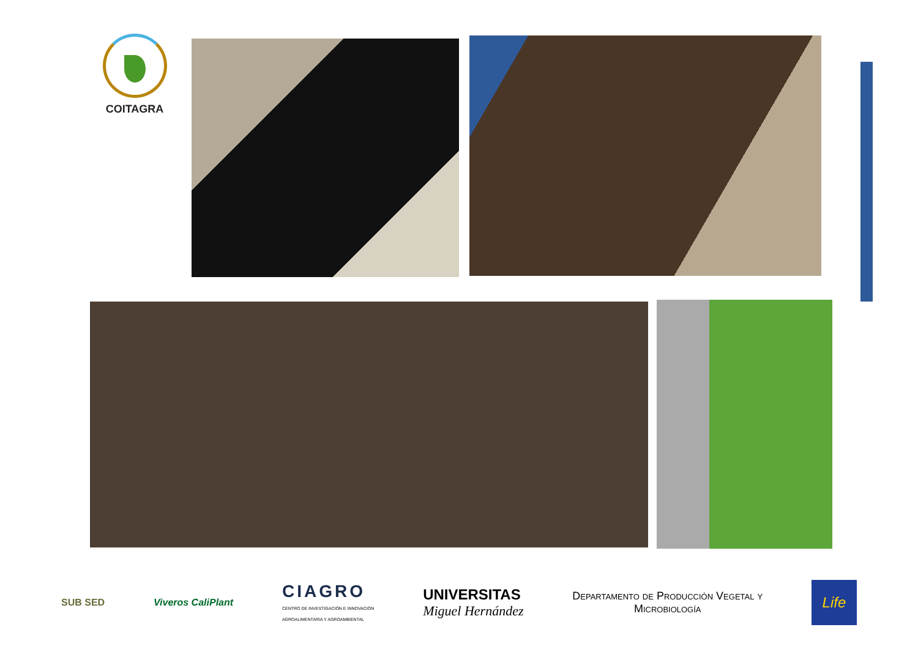COITAGRA
SUB SED Viveros CaliPlant
CIAGRO
CENTRO DE INVESTIGACIÓN E INNOVACIÓN
AGROALIMENTARIA Y AGROAMBIENTAL
UNIVERSITAS
Miguel Hernández
Departamento de Producción Vegetal y
Microbiología
Life